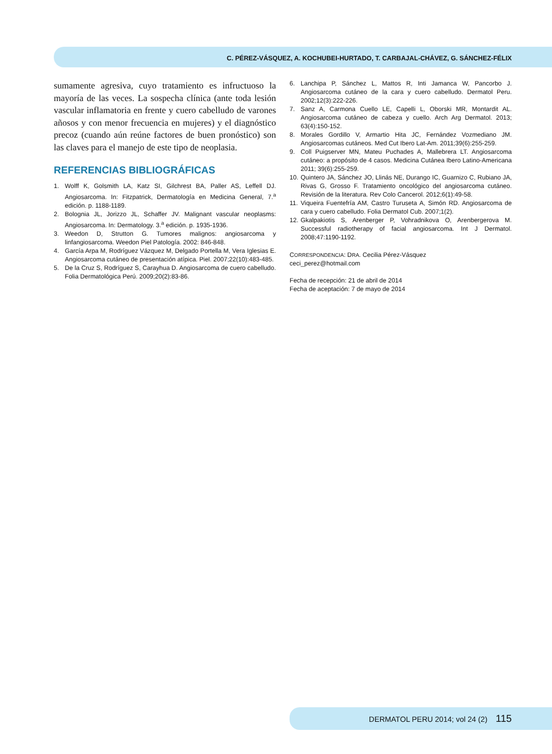C. PÉREZ-VÁSQUEZ, A. KOCHUBEI-HURTADO, T. CARBAJAL-CHÁVEZ, G. SÁNCHEZ-FÉLIX
sumamente agresiva, cuyo tratamiento es infructuoso la mayoría de las veces. La sospecha clínica (ante toda lesión vascular inflamatoria en frente y cuero cabelludo de varones añosos y con menor frecuencia en mujeres) y el diagnóstico precoz (cuando aún reúne factores de buen pronóstico) son las claves para el manejo de este tipo de neoplasia.
REFERENCIAS BIBLIOGRÁFICAS
1. Wolff K, Golsmith LA, Katz SI, Gilchrest BA, Paller AS, Leffell DJ. Angiosarcoma. In: Fitzpatrick, Dermatología en Medicina General, 7.<sup>a</sup> edición. p. 1188-1189.
2. Bolognia JL, Jorizzo JL, Schaffer JV. Malignant vascular neoplasms: Angiosarcoma. In: Dermatology. 3.<sup>a</sup> edición. p. 1935-1936.
3. Weedon D, Strutton G. Tumores malignos: angiosarcoma y linfangiosarcoma. Weedon Piel Patología. 2002: 846-848.
4. García Arpa M, Rodríguez Vázquez M, Delgado Portella M, Vera Iglesias E. Angiosarcoma cutáneo de presentación atípica. Piel. 2007;22(10):483-485.
5. De la Cruz S, Rodríguez S, Carayhua D. Angiosarcoma de cuero cabelludo. Folia Dermatológica Perú. 2009;20(2):83-86.
6. Lanchipa P, Sánchez L, Mattos R, Inti Jamanca W, Pancorbo J. Angiosarcoma cutáneo de la cara y cuero cabelludo. Dermatol Peru. 2002;12(3):222-226.
7. Sanz A, Carmona Cuello LE, Capelli L, Oborski MR, Montardit AL. Angiosarcoma cutáneo de cabeza y cuello. Arch Arg Dermatol. 2013; 63(4):150-152.
8. Morales Gordillo V, Armartio Hita JC, Fernández Vozmediano JM. Angiosarcomas cutáneos. Med Cut Ibero Lat-Am. 2011;39(6):255-259.
9. Coll Puigserver MN, Mateu Puchades A, Mallebrera LT. Angiosarcoma cutáneo: a propósito de 4 casos. Medicina Cutánea Ibero Latino-Americana 2011; 39(6):255-259.
10. Quintero JA, Sánchez JO, Llinás NE, Durango IC, Guarnizo C, Rubiano JA, Rivas G, Grosso F. Tratamiento oncológico del angiosarcoma cutáneo. Revisión de la literatura. Rev Colo Cancerol. 2012;6(1):49-58.
11. Viqueira Fuentefría AM, Castro Turuseta A, Simón RD. Angiosarcoma de cara y cuero cabelludo. Folia Dermatol Cub. 2007;1(2).
12. Gkalpakiotis S, Arenberger P, Vohradnikova O, Arenbergerova M. Successful radiotherapy of facial angiosarcoma. Int J Dermatol. 2008;47:1190-1192.
CORRESPONDENCIA: DRA. Cecilia Pérez-Vásquez
ceci_perez@hotmail.com
Fecha de recepción: 21 de abril de 2014
Fecha de aceptación: 7 de mayo de 2014
DERMATOL PERU 2014; vol 24 (2) 115